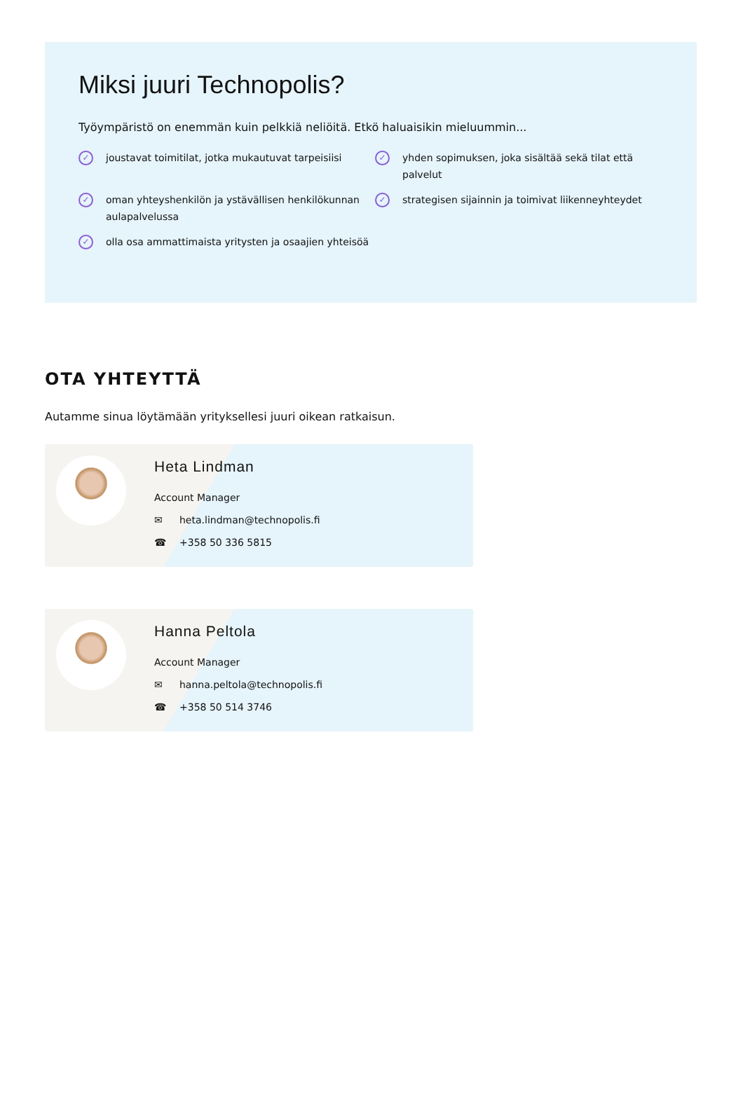Miksi juuri Technopolis?
Työympäristö on enemmän kuin pelkkiä neliöitä. Etkö haluaisikin mieluummin...
✓ joustavat toimitilat, jotka mukautuvat tarpeisiisi
✓ yhden sopimuksen, joka sisältää sekä tilat että palvelut
✓ oman yhteyshenkilön ja ystävällisen henkilökunnan aulapalvelussa
✓ strategisen sijainnin ja toimivat liikenneyhteydet
✓ olla osa ammattimaista yritysten ja osaajien yhteisöä
OTA YHTEYTTÄ
Autamme sinua löytämään yrityksellesi juuri oikean ratkaisun.
Heta Lindman
Account Manager
✉ heta.lindman@technopolis.fi
☎ +358 50 336 5815
Hanna Peltola
Account Manager
✉ hanna.peltola@technopolis.fi
☎ +358 50 514 3746